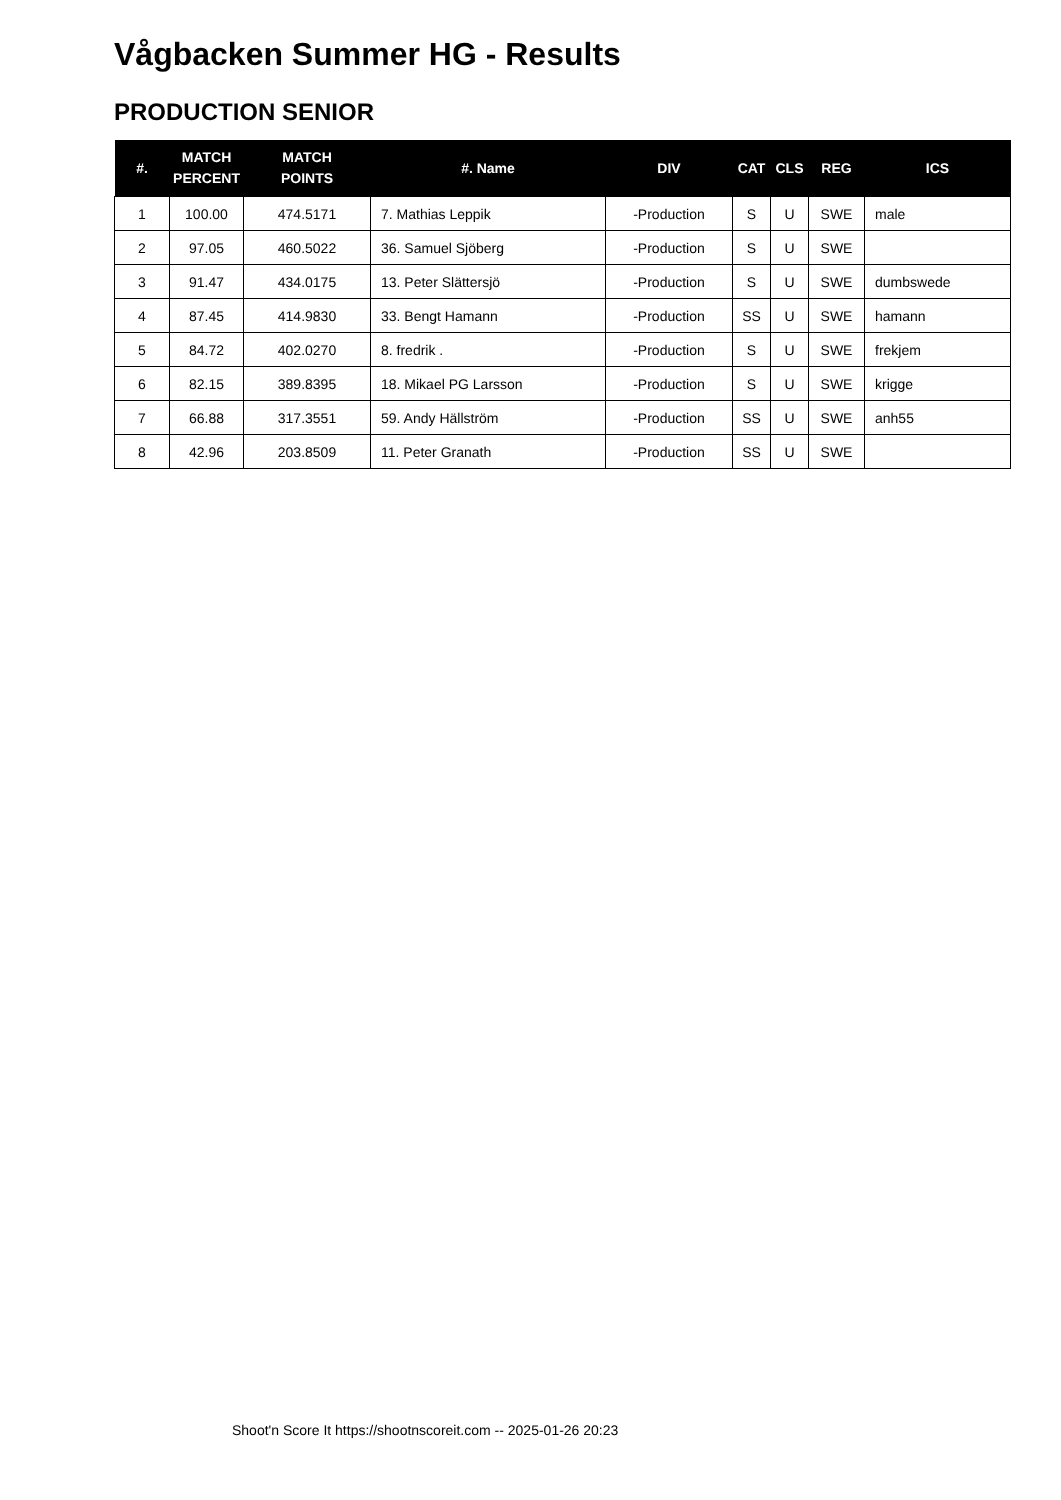Vågbacken Summer HG - Results
PRODUCTION SENIOR
| #. | MATCH PERCENT | MATCH POINTS | #. Name | DIV | CAT | CLS | REG | ICS |
| --- | --- | --- | --- | --- | --- | --- | --- | --- |
| 1 | 100.00 | 474.5171 | 7. Mathias Leppik | -Production | S | U | SWE | male |
| 2 | 97.05 | 460.5022 | 36. Samuel Sjöberg | -Production | S | U | SWE | |
| 3 | 91.47 | 434.0175 | 13. Peter Slättersjö | -Production | S | U | SWE | dumbswede |
| 4 | 87.45 | 414.9830 | 33. Bengt Hamann | -Production | SS | U | SWE | hamann |
| 5 | 84.72 | 402.0270 | 8. fredrik . | -Production | S | U | SWE | frekjem |
| 6 | 82.15 | 389.8395 | 18. Mikael PG Larsson | -Production | S | U | SWE | krigge |
| 7 | 66.88 | 317.3551 | 59. Andy Hällström | -Production | SS | U | SWE | anh55 |
| 8 | 42.96 | 203.8509 | 11. Peter Granath | -Production | SS | U | SWE | |
Shoot'n Score It https://shootnscoreit.com -- 2025-01-26 20:23